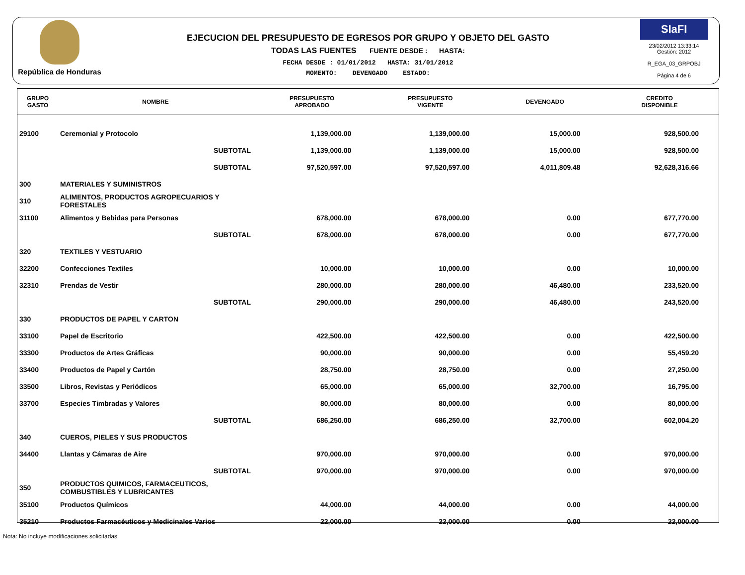República de Honduras
EJECUCION DEL PRESUPUESTO DE EGRESOS POR GRUPO Y OBJETO DEL GASTO
TODAS LAS FUENTES FUENTE DESDE : HASTA:
FECHA DESDE : 01/01/2012 HASTA: 31/01/2012
MOMENTO: DEVENGADO ESTADO:
SIaFI
23/02/2012 13:33:14
Gestión: 2012
R_EGA_03_GRPOBJ
Página 4 de 6
| GRUPO GASTO | NOMBRE | PRESUPUESTO APROBADO | PRESUPUESTO VIGENTE | DEVENGADO | CREDITO DISPONIBLE |
| --- | --- | --- | --- | --- | --- |
| 29100 | Ceremonial y Protocolo | 1,139,000.00 | 1,139,000.00 | 15,000.00 | 928,500.00 |
| | SUBTOTAL | 1,139,000.00 | 1,139,000.00 | 15,000.00 | 928,500.00 |
| | SUBTOTAL | 97,520,597.00 | 97,520,597.00 | 4,011,809.48 | 92,628,316.66 |
| 300 | MATERIALES Y SUMINISTROS | | | | |
| 310 | ALIMENTOS, PRODUCTOS AGROPECUARIOS Y FORESTALES | | | | |
| 31100 | Alimentos y Bebidas para Personas | 678,000.00 | 678,000.00 | 0.00 | 677,770.00 |
| | SUBTOTAL | 678,000.00 | 678,000.00 | 0.00 | 677,770.00 |
| 320 | TEXTILES Y VESTUARIO | | | | |
| 32200 | Confecciones Textiles | 10,000.00 | 10,000.00 | 0.00 | 10,000.00 |
| 32310 | Prendas de Vestir | 280,000.00 | 280,000.00 | 46,480.00 | 233,520.00 |
| | SUBTOTAL | 290,000.00 | 290,000.00 | 46,480.00 | 243,520.00 |
| 330 | PRODUCTOS DE PAPEL Y CARTON | | | | |
| 33100 | Papel de Escritorio | 422,500.00 | 422,500.00 | 0.00 | 422,500.00 |
| 33300 | Productos de Artes Gráficas | 90,000.00 | 90,000.00 | 0.00 | 55,459.20 |
| 33400 | Productos de Papel y Cartón | 28,750.00 | 28,750.00 | 0.00 | 27,250.00 |
| 33500 | Libros, Revistas y Periódicos | 65,000.00 | 65,000.00 | 32,700.00 | 16,795.00 |
| 33700 | Especies Timbradas y Valores | 80,000.00 | 80,000.00 | 0.00 | 80,000.00 |
| | SUBTOTAL | 686,250.00 | 686,250.00 | 32,700.00 | 602,004.20 |
| 340 | CUEROS, PIELES Y SUS PRODUCTOS | | | | |
| 34400 | Llantas y Cámaras de Aire | 970,000.00 | 970,000.00 | 0.00 | 970,000.00 |
| | SUBTOTAL | 970,000.00 | 970,000.00 | 0.00 | 970,000.00 |
| 350 | PRODUCTOS QUIMICOS, FARMACEUTICOS, COMBUSTIBLES Y LUBRICANTES | | | | |
| 35100 | Productos Químicos | 44,000.00 | 44,000.00 | 0.00 | 44,000.00 |
| 35210 | Productos Farmacéuticos y Medicinales Varios | 22,000.00 | 22,000.00 | 0.00 | 22,000.00 |
Nota: No incluye modificaciones solicitadas